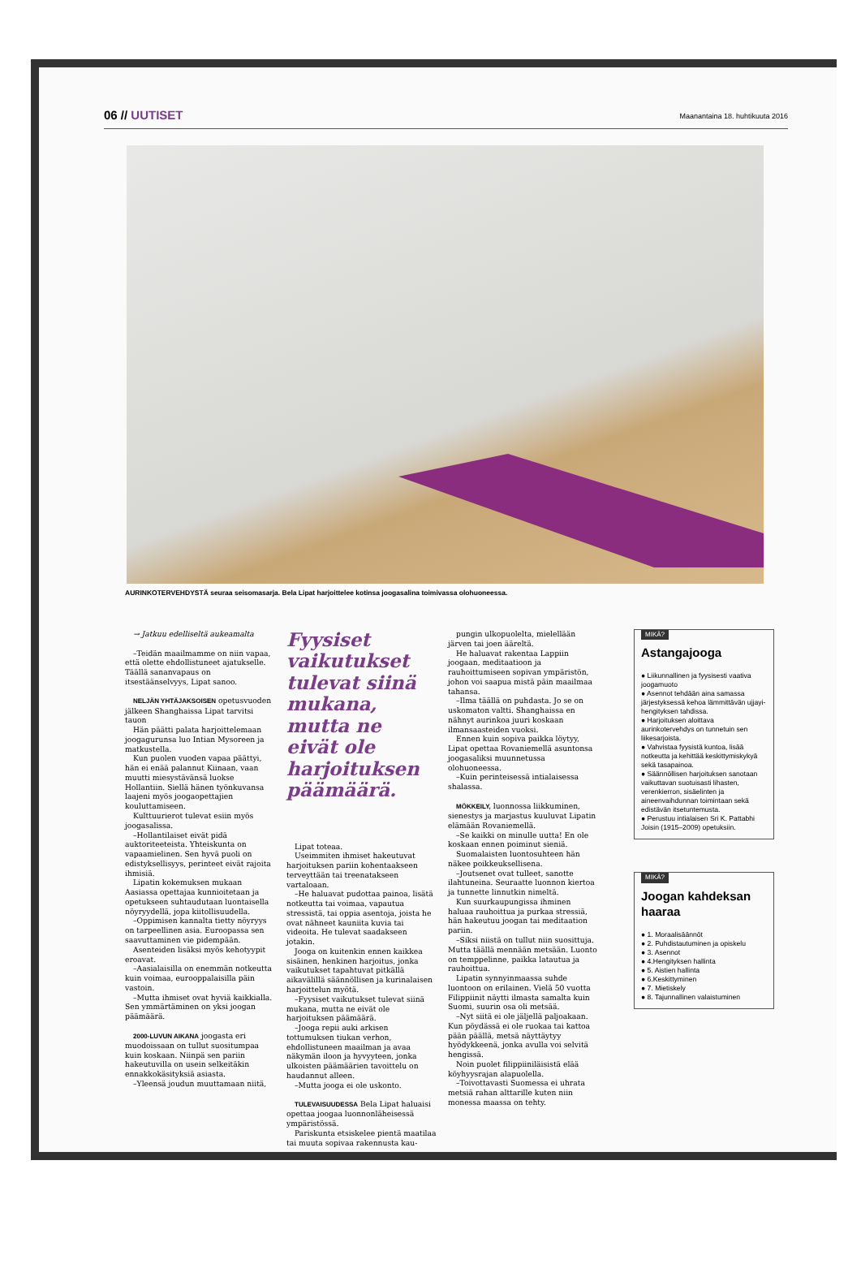06 // UUTISET Maanantaina 18. huhtikuuta 2016
AURINKOTERVEHDYSTÄ seuraa seisomasarja. Bela Lipat harjoittelee kotinsa joogasalina toimivassa olohuoneessa.
→ Jatkuu edelliseltä aukeamalta
–Teidän maailmamme on niin vapaa, että olette ehdollistuneet ajatukselle. Täällä sananvapaus on itsestäänselvyys, Lipat sanoo.
NELJÄN YHTÄJAKSOISEN opetusvuoden jälkeen Shanghaissa Lipat tarvitsi tauon
Hän päätti palata harjoittelemaan joogagurunsa luo Intian Mysoreen ja matkustella.
Kun puolen vuoden vapaa päättyi, hän ei enää palannut Kiinaan, vaan muutti miesystävänsä luokse Hollantiin. Siellä hänen työnkuvansa laajeni myös joogaopettajien kouluttamiseen.
Kulttuurierot tulevat esiin myös joogasalissa.
–Hollantilaiset eivät pidä auktoriteeteista. Yhteiskunta on vapaamielinen. Sen hyvä puoli on edistyksellisyys, perinteet eivät rajoita ihmisiä.
Lipatin kokemuksen mukaan Aasiassa opettajaa kunnioitetaan ja opetukseen suhtaudutaan luontaisella nöyryydellä, jopa kiitollisuudella.
–Oppimisen kannalta tietty nöyryys on tarpeellinen asia. Euroopassa sen saavuttaminen vie pidempään.
Asenteiden lisäksi myös kehotyypit eroavat.
–Aasialaisilla on enemmän notkeutta kuin voimaa, eurooppalaisilla päin vastoin.
–Mutta ihmiset ovat hyviä kaikkialla. Sen ymmärtäminen on yksi joogan päämäärä.
2000-LUVUN AIKANA joogasta eri muodoissaan on tullut suositumpaa kuin koskaan. Niinpä sen pariin hakeutuvilla on usein selkeitäkin ennakkokäsityksiä asiasta.
–Yleensä joudun muuttamaan niitä,
Fyysiset vaikutukset tulevat siinä mukana, mutta ne eivät ole harjoituksen päämäärä.
Lipat toteaa.
Useimmiten ihmiset hakeutuvat harjoituksen pariin kohentaakseen terveyttään tai treenatakseen vartaloaan.
–He haluavat pudottaa painoa, lisätä notkeutta tai voimaa, vapautua stressistä, tai oppia asentoja, joista he ovat nähneet kauniita kuvia tai videoita. He tulevat saadakseen jotakin.
Jooga on kuitenkin ennen kaikkea sisäinen, henkinen harjoitus, jonka vaikutukset tapahtuvat pitkällä aikavälillä säännöllisen ja kurinalaisen harjoittelun myötä.
–Fyysiset vaikutukset tulevat siinä mukana, mutta ne eivät ole harjoituksen päämäärä.
–Jooga repii auki arkisen tottumuksen tiukan verhon, ehdollistuneen maailman ja avaa näkymän iloon ja hyvyyteen, jonka ulkoisten päämäärien tavoittelu on haudannut alleen.
–Mutta jooga ei ole uskonto.
TULEVAISUUDESSA Bela Lipat haluaisi opettaa joogaa luonnonläheisessä ympäristössä.
Pariskunta etsiskelee pientä maatilaa tai muuta sopivaa rakennusta kau-
pungin ulkopuolelta, mielellään järven tai joen ääreltä.
He haluavat rakentaa Lappiin joogaan, meditaatioon ja rauhoittumiseen sopivan ympäristön, johon voi saapua mistä päin maailmaa tahansa.
–Ilma täällä on puhdasta. Jo se on uskomaton valtti. Shanghaissa en nähnyt aurinkoa juuri koskaan ilmansaasteiden vuoksi.
Ennen kuin sopiva paikka löytyy, Lipat opettaa Rovaniemellä asuntonsa joogasaliksi muunnetussa olohuoneessa.
–Kuin perinteisessä intialaisessa shalassa.
MÖKKEILY, luonnossa liikkuminen, sienestys ja marjastus kuuluvat Lipatin elämään Rovaniemellä.
–Se kaikki on minulle uutta! En ole koskaan ennen poiminut sieniä.
Suomalaisten luontosuhteen hän näkee poikkeuksellisena.
–Joutsenet ovat tulleet, sanotte ilahtuneina. Seuraatte luonnon kiertoa ja tunnette linnutkin nimeltä.
Kun suurkaupungissa ihminen haluaa rauhoittua ja purkaa stressiä, hän hakeutuu joogan tai meditaation pariin.
–Siksi niistä on tullut niin suosittuja. Mutta täällä mennään metsään. Luonto on temppelinne, paikka latautua ja rauhoittua.
Lipatin synnyinmaassa suhde luontoon on erilainen. Vielä 50 vuotta Filippiinit näytti ilmasta samalta kuin Suomi, suurin osa oli metsää.
–Nyt siitä ei ole jäljellä paljoakaan. Kun pöydässä ei ole ruokaa tai kattoa pään päällä, metsä näyttäytyy hyödykkeenä, jonka avulla voi selvitä hengissä.
Noin puolet filippiiniläisistä elää köyhyysrajan alapuolella.
–Toivottavasti Suomessa ei uhrata metsiä rahan alttarille kuten niin monessa maassa on tehty.
MIKÄ?
Astangajooga
● Liikunnallinen ja fyysisesti vaativa joogamuoto
● Asennot tehdään aina samassa järjestyksessä kehoa lämmittävän ujjayi-hengityksen tahdissa.
● Harjoituksen aloittava aurinkotervehdys on tunnetuin sen liikesarjoista.
● Vahvistaa fyysistä kuntoa, lisää notkeutta ja kehittää keskittymiskykyä sekä tasapainoa.
● Säännöllisen harjoituksen sanotaan vaikuttavan suotuisasti lihasten, verenkierron, sisäelinten ja aineenvaihdunnan toimintaan sekä edistävän itsetuntemusta.
● Perustuu intialaisen Sri K. Pattabhi Joisin (1915–2009) opetuksiin.
MIKÄ?
Joogan kahdeksan haaraa
● 1. Moraalisäännöt
● 2. Puhdistautuminen ja opiskelu
● 3. Asennot
● 4.Hengityksen hallinta
● 5. Aistien hallinta
● 6.Keskittyminen
● 7. Mietiskely
● 8. Tajunnallinen valaistuminen